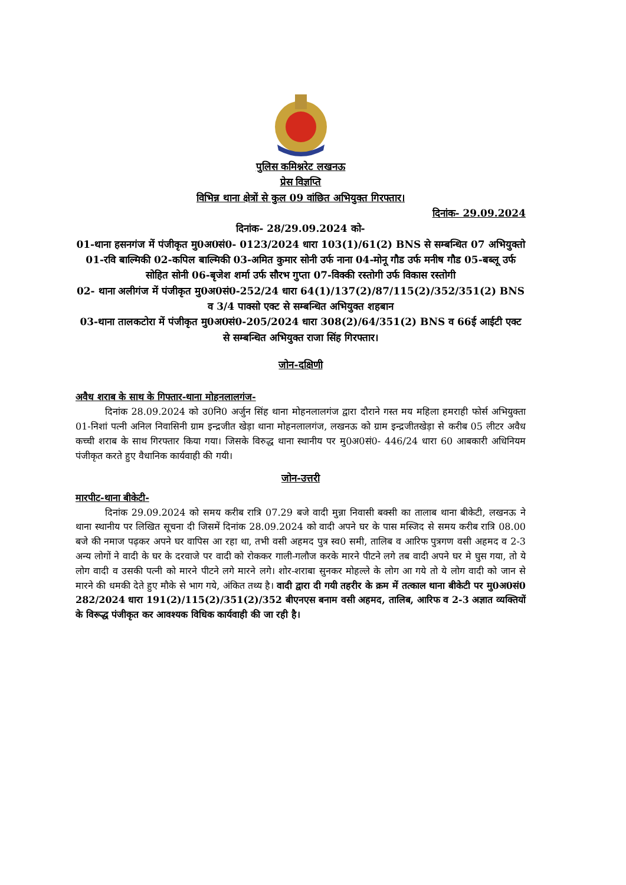पुलिस कमिश्नरेट लखनऊ
प्रेस विज्ञप्ति
विभिन्न थाना क्षेत्रों से कुल 09 वांछित अभियुक्त गिरफ्तार।
दिनांक- 29.09.2024
दिनांक- 28/29.09.2024 को-
01-थाना हसनगंज में पंजीकृत मु0अ0सं0- 0123/2024 धारा 103(1)/61(2) BNS से सम्बन्धित 07 अभियुक्तो 01-रवि बाल्मिकी 02-कपिल बाल्मिकी 03-अमित कुमार सोनी उर्फ नाना 04-मोनू गौड उर्फ मनीष गौड 05-बब्लू उर्फ सोहित सोनी 06-बृजेश शर्मा उर्फ सौरभ गुप्ता 07-विक्की रस्तोगी उर्फ विकास रस्तोगी
02- थाना अलीगंज में पंजीकृत मु0अ0सं0-252/24 धारा 64(1)/137(2)/87/115(2)/352/351(2) BNS व 3/4 पाक्सो एक्ट से सम्बन्धित अभियुक्त शहबान
03-थाना तालकटोरा में पंजीकृत मु0अ0सं0-205/2024 धारा 308(2)/64/351(2) BNS व 66ई आईटी एक्ट से सम्बन्धित अभियुक्त राजा सिंह गिरफ्तार।
जोन-दक्षिणी
अवैध शराब के साथ के गिफ्तार-थाना मोहनलालगंज-
दिनांक 28.09.2024 को उ0नि0 अर्जुन सिंह थाना मोहनलालगंज द्वारा दौराने गस्त मय महिला हमराही फोर्स अभियुक्ता 01-निशां पत्नी अनिल निवासिनी ग्राम इन्द्रजीत खेड़ा थाना मोहनलालगंज, लखनऊ को ग्राम इन्द्रजीतखेड़ा से करीब 05 लीटर अवैध कच्ची शराब के साथ गिरफ्तार किया गया। जिसके विरुद्ध थाना स्थानीय पर मु0अ0सं0- 446/24 धारा 60 आबकारी अधिनियम पंजीकृत करते हुए वैधानिक कार्यवाही की गयी।
जोन-उत्तरी
मारपीट-थाना बीकेटी-
दिनांक 29.09.2024 को समय करीब रात्रि 07.29 बजे वादी मुन्ना निवासी बक्सी का तालाब थाना बीकेटी, लखनऊ ने थाना स्थानीय पर लिखित सूचना दी जिसमें दिनांक 28.09.2024 को वादी अपने घर के पास मस्जिद से समय करीब रात्रि 08.00 बजे की नमाज पढ़कर अपने घर वापिस आ रहा था, तभी वसी अहमद पुत्र स्व0 समी, तालिब व आरिफ पुत्रगण वसी अहमद व 2-3 अन्य लोगों ने वादी के घर के दरवाजे पर वादी को रोककर गाली-गलौज करके मारने पीटने लगे तब वादी अपने घर मे घुस गया, तो ये लोग वादी व उसकी पत्नी को मारने पीटने लगे मारने लगे। शोर-शराबा सुनकर मोहल्ले के लोग आ गये तो ये लोग वादी को जान से मारने की धमकी देते हुए मौके से भाग गये, अंकित तथ्य है। वादी द्वारा दी गयी तहरीर के क्रम में तत्काल थाना बीकेटी पर मु0अ0सं0 282/2024 धारा 191(2)/115(2)/351(2)/352 बीएनएस बनाम वसी अहमद, तालिब, आरिफ व 2-3 अज्ञात व्यक्तियों के विरूद्ध पंजीकृत कर आवश्यक विधिक कार्यवाही की जा रही है।